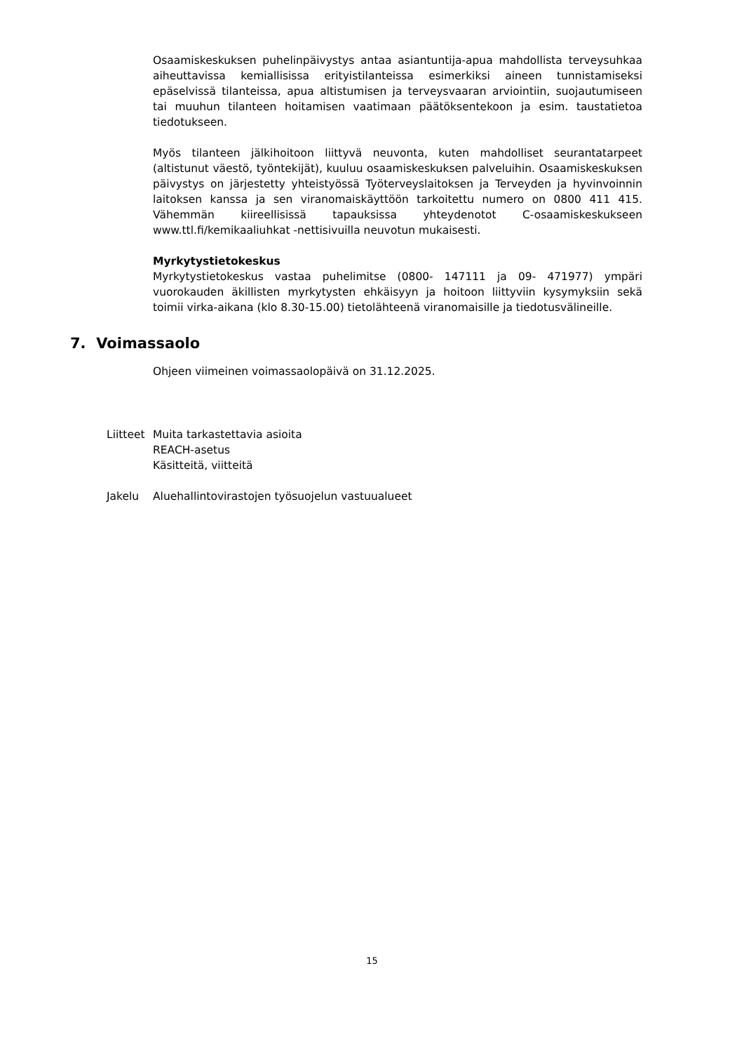Osaamiskeskuksen puhelinpäivystys antaa asiantuntija-apua mahdollista terveysuhkaa aiheuttavissa kemiallisissa erityistilanteissa esimerkiksi aineen tunnistamiseksi epäselvissä tilanteissa, apua altistumisen ja terveysvaaran arviointiin, suojautumiseen tai muuhun tilanteen hoitamisen vaatimaan päätöksentekoon ja esim. taustatietoa tiedotukseen.
Myös tilanteen jälkihoitoon liittyvä neuvonta, kuten mahdolliset seurantatarpeet (altistunut väestö, työntekijät), kuuluu osaamiskeskuksen palveluihin. Osaamiskeskuksen päivystys on järjestetty yhteistyössä Työterveyslaitoksen ja Terveyden ja hyvinvoinnin laitoksen kanssa ja sen viranomaiskäyttöön tarkoitettu numero on 0800 411 415. Vähemmän kiireellisissä tapauksissa yhteydenotot C-osaamiskeskukseen www.ttl.fi/kemikaaliuhkat -nettisivuilla neuvotun mukaisesti.
Myrkytystietokeskus
Myrkytystietokeskus vastaa puhelimitse (0800- 147111 ja 09- 471977) ympäri vuorokauden äkillisten myrkytysten ehkäisyyn ja hoitoon liittyviin kysymyksiin sekä toimii virka-aikana (klo 8.30-15.00) tietolähteenä viranomaisille ja tiedotusvälineille.
7. Voimassaolo
Ohjeen viimeinen voimassaolopäivä on 31.12.2025.
Liitteet Muita tarkastettavia asioita
REACH-asetus
Käsitteitä, viitteitä
Jakelu Aluehallintovirastojen työsuojelun vastuualueet
15